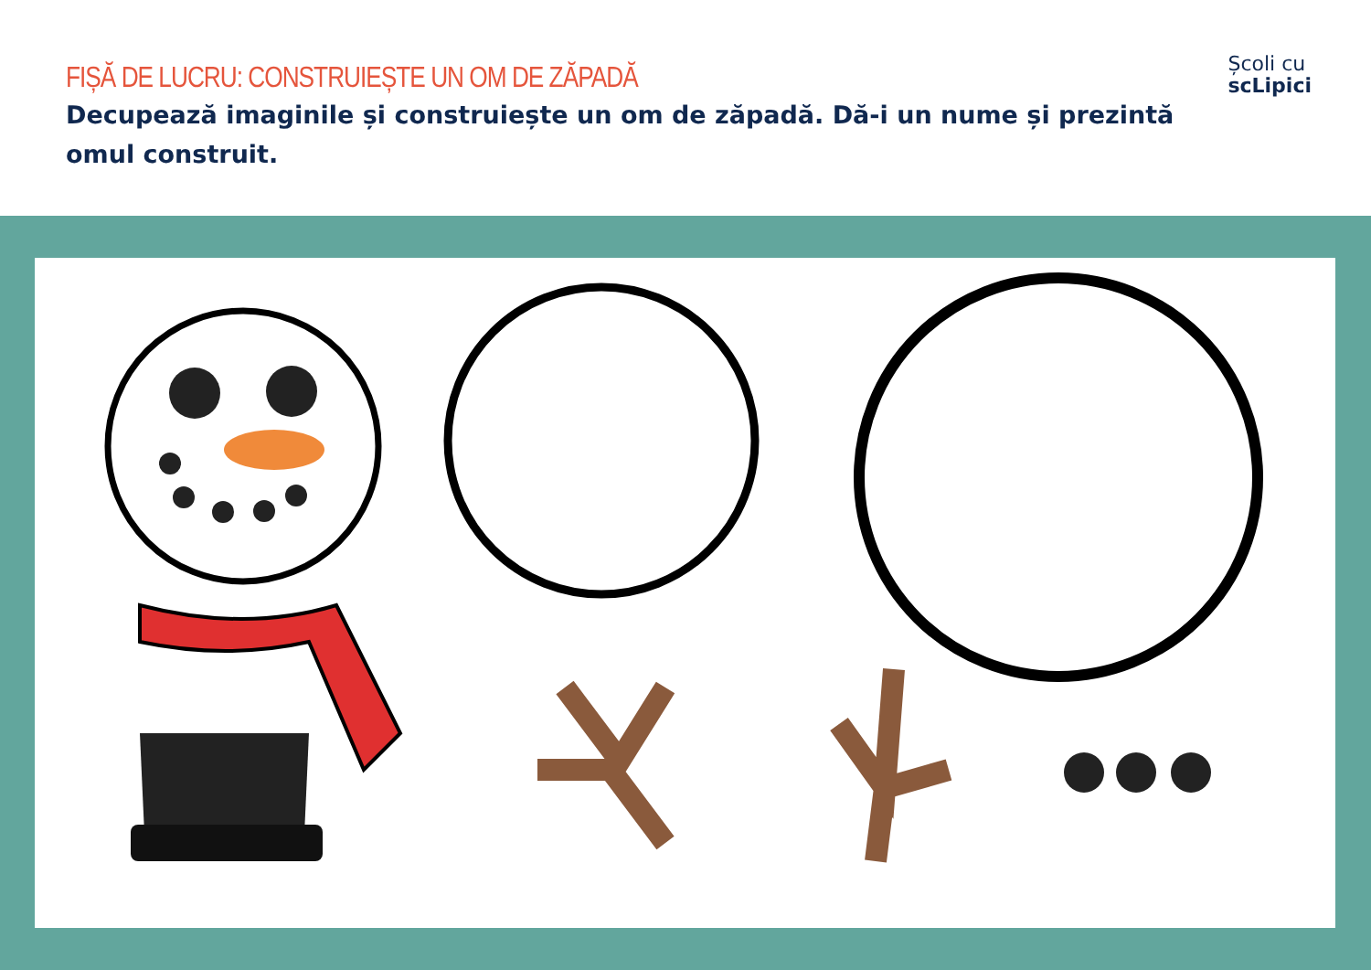FIȘĂ DE LUCRU: CONSTRUIEȘTE UN OM DE ZĂPADĂ
Decupează imaginile și construiește un om de zăpadă. Dă-i un nume și prezintă omul construit.
Școli cu
scLipici